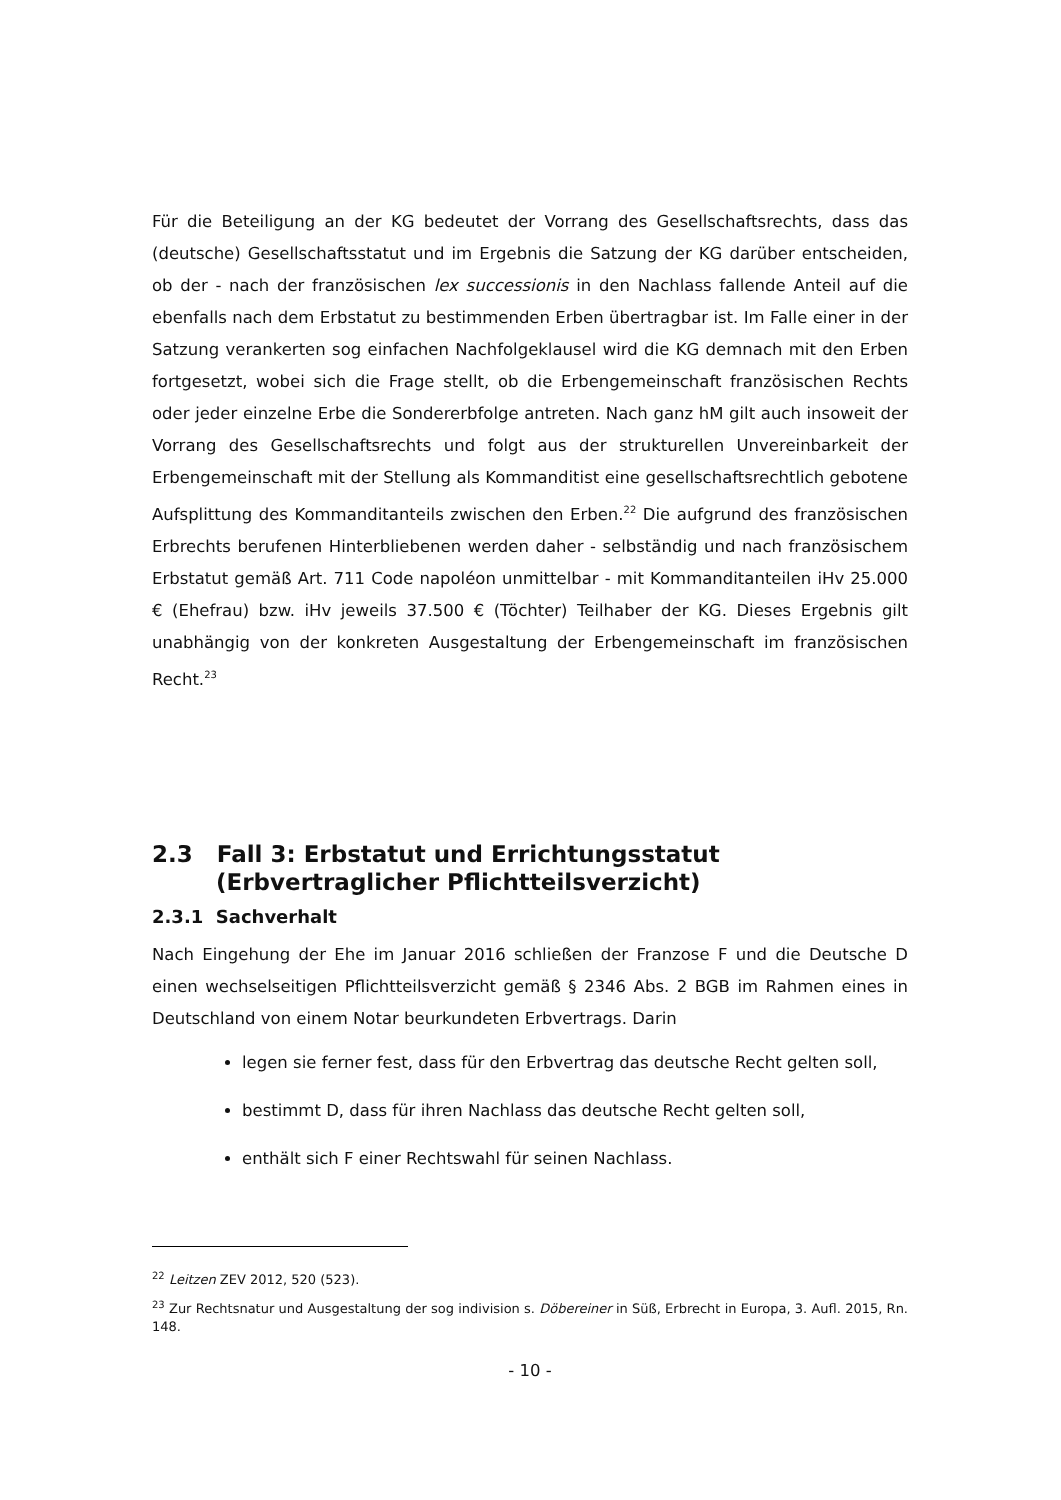Für die Beteiligung an der KG bedeutet der Vorrang des Gesellschaftsrechts, dass das (deutsche) Gesellschaftsstatut und im Ergebnis die Satzung der KG darüber entscheiden, ob der - nach der französischen lex successionis in den Nachlass fallende Anteil auf die ebenfalls nach dem Erbstatut zu bestimmenden Erben übertragbar ist. Im Falle einer in der Satzung verankerten sog einfachen Nachfolgeklausel wird die KG demnach mit den Erben fortgesetzt, wobei sich die Frage stellt, ob die Erbengemeinschaft französischen Rechts oder jeder einzelne Erbe die Sondererbfolge antreten. Nach ganz hM gilt auch insoweit der Vorrang des Gesellschaftsrechts und folgt aus der strukturellen Unvereinbarkeit der Erbengemeinschaft mit der Stellung als Kommanditist eine gesellschaftsrechtlich gebotene Aufsplittung des Kommanditanteils zwischen den Erben.<sup>22</sup> Die aufgrund des französischen Erbrechts berufenen Hinterbliebenen werden daher - selbständig und nach französischem Erbstatut gemäß Art. 711 Code napoléon unmittelbar - mit Kommanditanteilen iHv 25.000 € (Ehefrau) bzw. iHv jeweils 37.500 € (Töchter) Teilhaber der KG. Dieses Ergebnis gilt unabhängig von der konkreten Ausgestaltung der Erbengemeinschaft im französischen Recht.<sup>23</sup>
2.3 Fall 3: Erbstatut und Errichtungsstatut
(Erbvertraglicher Pflichtteilsverzicht)
2.3.1 Sachverhalt
Nach Eingehung der Ehe im Januar 2016 schließen der Franzose F und die Deutsche D einen wechselseitigen Pflichtteilsverzicht gemäß § 2346 Abs. 2 BGB im Rahmen eines in Deutschland von einem Notar beurkundeten Erbvertrags. Darin
legen sie ferner fest, dass für den Erbvertrag das deutsche Recht gelten soll,
bestimmt D, dass für ihren Nachlass das deutsche Recht gelten soll,
enthält sich F einer Rechtswahl für seinen Nachlass.
<sup>22</sup> Leitzen ZEV 2012, 520 (523).
<sup>23</sup> Zur Rechtsnatur und Ausgestaltung der sog indivision s. Döbereiner in Süß, Erbrecht in Europa, 3. Aufl. 2015, Rn. 148.
- 10 -